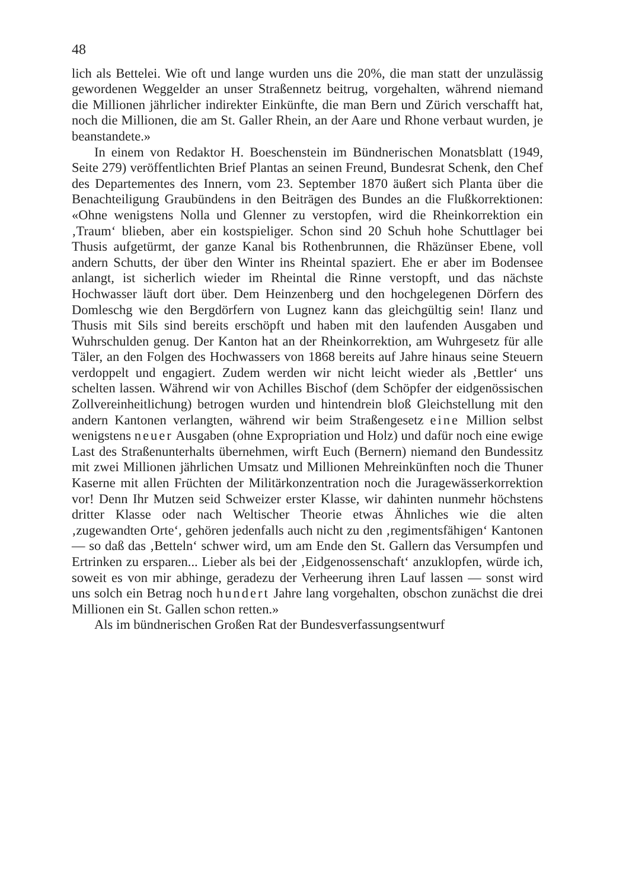48
lich als Bettelei. Wie oft und lange wurden uns die 20%, die man statt der unzulässig gewordenen Weggelder an unser Straßennetz beitrug, vorgehalten, während niemand die Millionen jährlicher indirekter Einkünfte, die man Bern und Zürich verschafft hat, noch die Millionen, die am St. Galler Rhein, an der Aare und Rhone verbaut wurden, je beanstandete.»
In einem von Redaktor H. Boeschenstein im Bündnerischen Monatsblatt (1949, Seite 279) veröffentlichten Brief Plantas an seinen Freund, Bundesrat Schenk, den Chef des Departementes des Innern, vom 23. September 1870 äußert sich Planta über die Benachteiligung Graubündens in den Beiträgen des Bundes an die Flußkorrektionen: «Ohne wenigstens Nolla und Glenner zu verstopfen, wird die Rheinkorrektion ein ‚Traum‘ blieben, aber ein kostspieliger. Schon sind 20 Schuh hohe Schuttlager bei Thusis aufgetürmt, der ganze Kanal bis Rothenbrunnen, die Rhäzünser Ebene, voll andern Schutts, der über den Winter ins Rheintal spaziert. Ehe er aber im Bodensee anlangt, ist sicherlich wieder im Rheintal die Rinne verstopft, und das nächste Hochwasser läuft dort über. Dem Heinzenberg und den hochgelegenen Dörfern des Domleschg wie den Bergdörfern von Lugnez kann das gleichgültig sein! Ilanz und Thusis mit Sils sind bereits erschöpft und haben mit den laufenden Ausgaben und Wuhrschulden genug. Der Kanton hat an der Rheinkorrektion, am Wuhrgesetz für alle Täler, an den Folgen des Hochwassers von 1868 bereits auf Jahre hinaus seine Steuern verdoppelt und engagiert. Zudem werden wir nicht leicht wieder als ‚Bettler‘ uns schelten lassen. Während wir von Achilles Bischof (dem Schöpfer der eidgenössischen Zollvereinheitlichung) betrogen wurden und hintendrein bloß Gleichstellung mit den andern Kantonen verlangten, während wir beim Straßengesetz eine Million selbst wenigstens neuer Ausgaben (ohne Expropriation und Holz) und dafür noch eine ewige Last des Straßenunterhalts übernehmen, wirft Euch (Bernern) niemand den Bundessitz mit zwei Millionen jährlichen Umsatz und Millionen Mehreinkünften noch die Thuner Kaserne mit allen Früchten der Militärkonzentration noch die Juragewässerkorrektion vor! Denn Ihr Mutzen seid Schweizer erster Klasse, wir dahinten nunmehr höchstens dritter Klasse oder nach Weltischer Theorie etwas Ähnliches wie die alten ‚zugewandten Orte‘, gehören jedenfalls auch nicht zu den ‚regimentsfähigen‘ Kantonen — so daß das ‚Betteln‘ schwer wird, um am Ende den St. Gallern das Versumpfen und Ertrinken zu ersparen... Lieber als bei der ‚Eidgenossenschaft‘ anzuklopfen, würde ich, soweit es von mir abhinge, geradezu der Verheerung ihren Lauf lassen — sonst wird uns solch ein Betrag noch hundert Jahre lang vorgehalten, obschon zunächst die drei Millionen ein St. Gallen schon retten.»
Als im bündnerischen Großen Rat der Bundesverfassungsentwurf